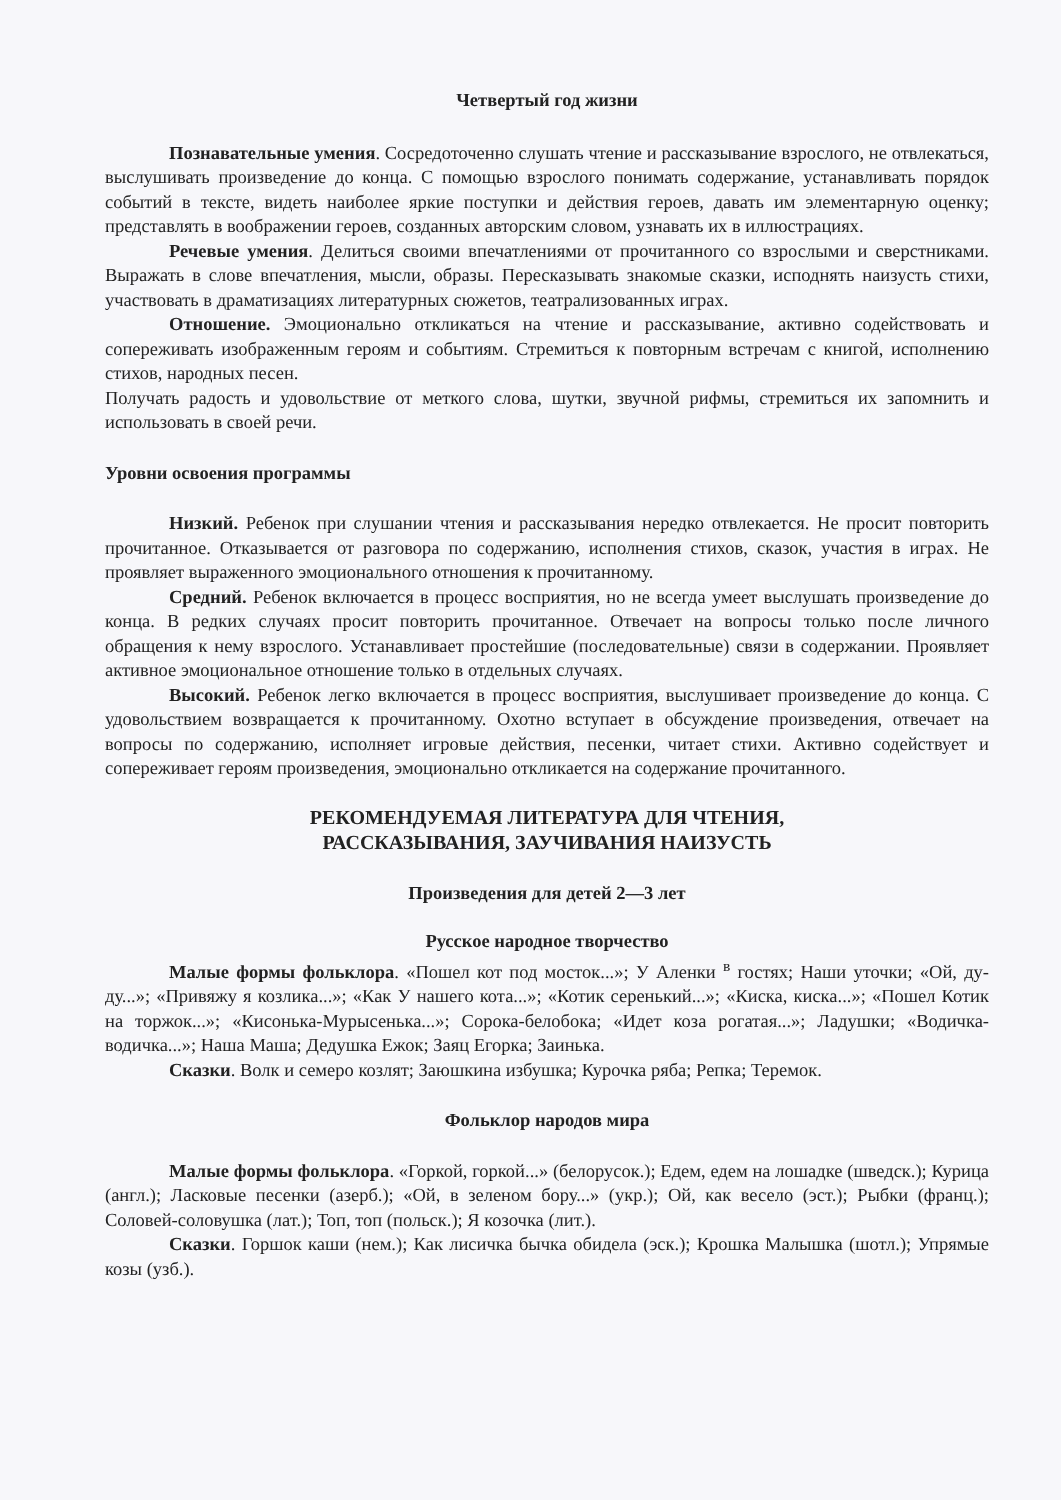Четвертый год жизни
Познавательные умения. Сосредоточенно слушать чтение и рассказывание взрослого, не отвлекаться, выслушивать произведение до конца. С помощью взрослого понимать содержание, устанавливать порядок событий в тексте, видеть наиболее яркие поступки и действия героев, давать им элементарную оценку; представлять в воображении героев, созданных авторским словом, узнавать их в иллюстрациях.
Речевые умения. Делиться своими впечатлениями от прочитанного со взрослыми и сверстниками. Выражать в слове впечатления, мысли, образы. Пересказывать знакомые сказки, исподнять наизусть стихи, участвовать в драматизациях литературных сюжетов, театрализованных играх.
Отношение. Эмоционально откликаться на чтение и рассказывание, активно содействовать и сопереживать изображенным героям и событиям. Стремиться к повторным встречам с книгой, исполнению стихов, народных песен.
Получать радость и удовольствие от меткого слова, шутки, звучной рифмы, стремиться их запомнить и использовать в своей речи.
Уровни освоения программы
Низкий. Ребенок при слушании чтения и рассказывания нередко отвлекается. Не просит повторить прочитанное. Отказывается от разговора по содержанию, исполнения стихов, сказок, участия в играх. Не проявляет выраженного эмоционального отношения к прочитанному.
Средний. Ребенок включается в процесс восприятия, но не всегда умеет выслушать произведение до конца. В редких случаях просит повторить прочитанное. Отвечает на вопросы только после личного обращения к нему взрослого. Устанавливает простейшие (последовательные) связи в содержании. Проявляет активное эмоциональное отношение только в отдельных случаях.
Высокий. Ребенок легко включается в процесс восприятия, выслушивает произведение до конца. С удовольствием возвращается к прочитанному. Охотно вступает в обсуждение произведения, отвечает на вопросы по содержанию, исполняет игровые действия, песенки, читает стихи. Активно содействует и сопереживает героям произведения, эмоционально откликается на содержание прочитанного.
РЕКОМЕНДУЕМАЯ ЛИТЕРАТУРА ДЛЯ ЧТЕНИЯ,
РАССКАЗЫВАНИЯ, ЗАУЧИВАНИЯ НАИЗУСТЬ
Произведения для детей 2—3 лет
Русское народное творчество
Малые формы фольклора. «Пошел кот под мосток...»; У Аленки <sup>в</sup> гостях; Наши уточки; «Ой, ду-ду...»; «Привяжу я козлика...»; «Как У нашего кота...»; «Котик серенький...»; «Киска, киска...»; «Пошел Котик на торжок...»; «Кисонька-Мурысенька...»; Сорока-белобока; «Идет коза рогатая...»; Ладушки; «Водичка-водичка...»; Наша Маша; Дедушка Ежок; Заяц Егорка; Заинька.
Сказки. Волк и семеро козлят; Заюшкина избушка; Курочка ряба; Репка; Теремок.
Фольклор народов мира
Малые формы фольклора. «Горкой, горкой...» (белорусок.); Едем, едем на лошадке (шведск.); Курица (англ.); Ласковые песенки (азерб.); «Ой, в зеленом бору...» (укр.); Ой, как весело (эст.); Рыбки (франц.); Соловей-соловушка (лат.); Топ, топ (польск.); Я козочка (лит.).
Сказки. Горшок каши (нем.); Как лисичка бычка обидела (эск.); Крошка Малышка (шотл.); Упрямые козы (узб.).